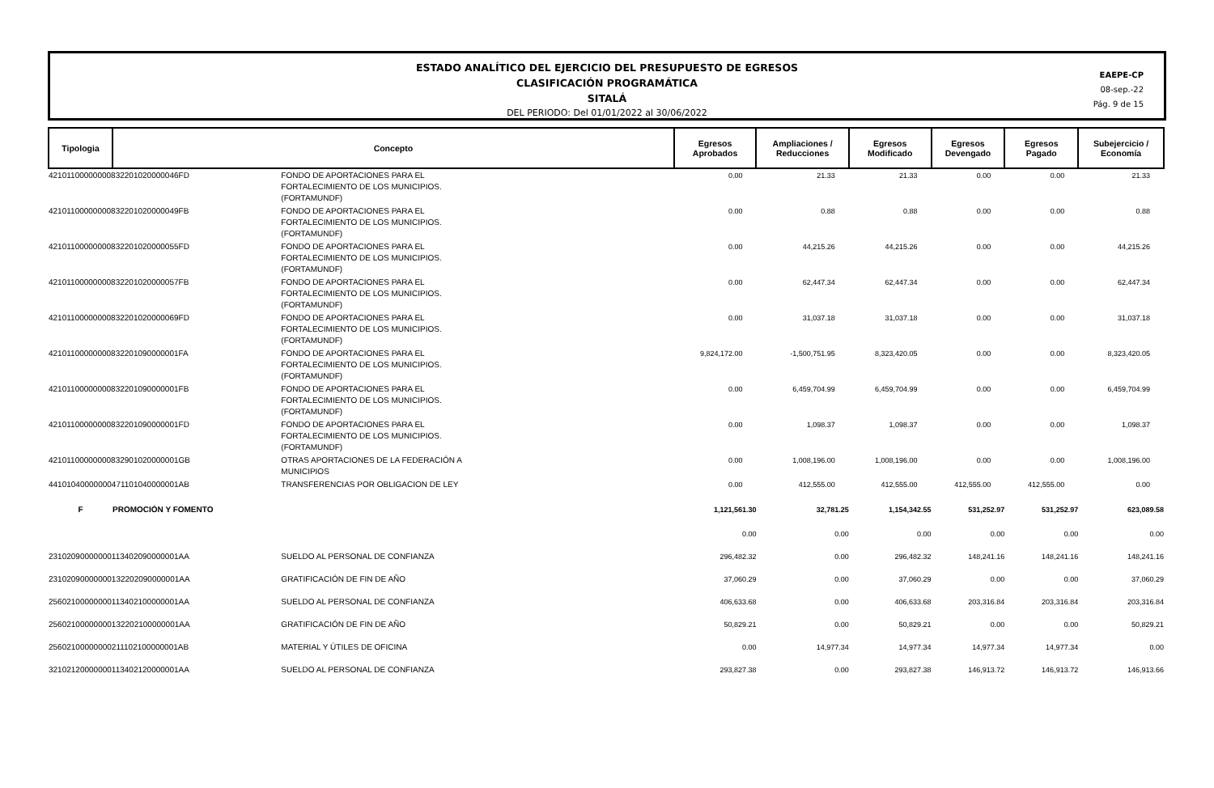ESTADO ANALÍTICO DEL EJERCICIO DEL PRESUPUESTO DE EGRESOS
CLASIFICACIÓN PROGRAMÁTICA
SITALÁ
DEL PERIODO: Del 01/01/2022 al 30/06/2022
EAEPE-CP
08-sep.-22
Pág. 9 de 15
| Tipologia | Concepto | | Egresos Aprobados | Ampliaciones / Reducciones | Egresos Modificado | Egresos Devengado | Egresos Pagado | Subejercicio / Economía |
| --- | --- | --- | --- | --- | --- | --- | --- | --- |
| 42101100000000832201020000046FD | | FONDO DE APORTACIONES PARA EL FORTALECIMIENTO DE LOS MUNICIPIOS. (FORTAMUNDF) | 0.00 | 21.33 | 21.33 | 0.00 | 0.00 | 21.33 |
| 42101100000000832201020000049FB | | FONDO DE APORTACIONES PARA EL FORTALECIMIENTO DE LOS MUNICIPIOS. (FORTAMUNDF) | 0.00 | 0.88 | 0.88 | 0.00 | 0.00 | 0.88 |
| 42101100000000832201020000055FD | | FONDO DE APORTACIONES PARA EL FORTALECIMIENTO DE LOS MUNICIPIOS. (FORTAMUNDF) | 0.00 | 44,215.26 | 44,215.26 | 0.00 | 0.00 | 44,215.26 |
| 42101100000000832201020000057FB | | FONDO DE APORTACIONES PARA EL FORTALECIMIENTO DE LOS MUNICIPIOS. (FORTAMUNDF) | 0.00 | 62,447.34 | 62,447.34 | 0.00 | 0.00 | 62,447.34 |
| 42101100000000832201020000069FD | | FONDO DE APORTACIONES PARA EL FORTALECIMIENTO DE LOS MUNICIPIOS. (FORTAMUNDF) | 0.00 | 31,037.18 | 31,037.18 | 0.00 | 0.00 | 31,037.18 |
| 42101100000000832201090000001FA | | FONDO DE APORTACIONES PARA EL FORTALECIMIENTO DE LOS MUNICIPIOS. (FORTAMUNDF) | 9,824,172.00 | -1,500,751.95 | 8,323,420.05 | 0.00 | 0.00 | 8,323,420.05 |
| 42101100000000832201090000001FB | | FONDO DE APORTACIONES PARA EL FORTALECIMIENTO DE LOS MUNICIPIOS. (FORTAMUNDF) | 0.00 | 6,459,704.99 | 6,459,704.99 | 0.00 | 0.00 | 6,459,704.99 |
| 42101100000000832201090000001FD | | FONDO DE APORTACIONES PARA EL FORTALECIMIENTO DE LOS MUNICIPIOS. (FORTAMUNDF) | 0.00 | 1,098.37 | 1,098.37 | 0.00 | 0.00 | 1,098.37 |
| 42101100000000832901020000001GB | | OTRAS APORTACIONES DE LA FEDERACIÓN A MUNICIPIOS | 0.00 | 1,008,196.00 | 1,008,196.00 | 0.00 | 0.00 | 1,008,196.00 |
| 44101040000000471101040000001AB | | TRANSFERENCIAS POR OBLIGACION DE LEY | 0.00 | 412,555.00 | 412,555.00 | 412,555.00 | 412,555.00 | 0.00 |
| F | PROMOCIÓN Y FOMENTO | | 1,121,561.30 | 32,781.25 | 1,154,342.55 | 531,252.97 | 531,252.97 | 623,089.58 |
| | | | 0.00 | 0.00 | 0.00 | 0.00 | 0.00 | 0.00 |
| 23102090000000113402090000001AA | | SUELDO AL PERSONAL DE CONFIANZA | 296,482.32 | 0.00 | 296,482.32 | 148,241.16 | 148,241.16 | 148,241.16 |
| 23102090000000132202090000001AA | | GRATIFICACIÓN DE FIN DE AÑO | 37,060.29 | 0.00 | 37,060.29 | 0.00 | 0.00 | 37,060.29 |
| 25602100000000113402100000001AA | | SUELDO AL PERSONAL DE CONFIANZA | 406,633.68 | 0.00 | 406,633.68 | 203,316.84 | 203,316.84 | 203,316.84 |
| 25602100000000132202100000001AA | | GRATIFICACIÓN DE FIN DE AÑO | 50,829.21 | 0.00 | 50,829.21 | 0.00 | 0.00 | 50,829.21 |
| 25602100000000211102100000001AB | | MATERIAL Y ÚTILES DE OFICINA | 0.00 | 14,977.34 | 14,977.34 | 14,977.34 | 14,977.34 | 0.00 |
| 32102120000000113402120000001AA | | SUELDO AL PERSONAL DE CONFIANZA | 293,827.38 | 0.00 | 293,827.38 | 146,913.72 | 146,913.72 | 146,913.66 |